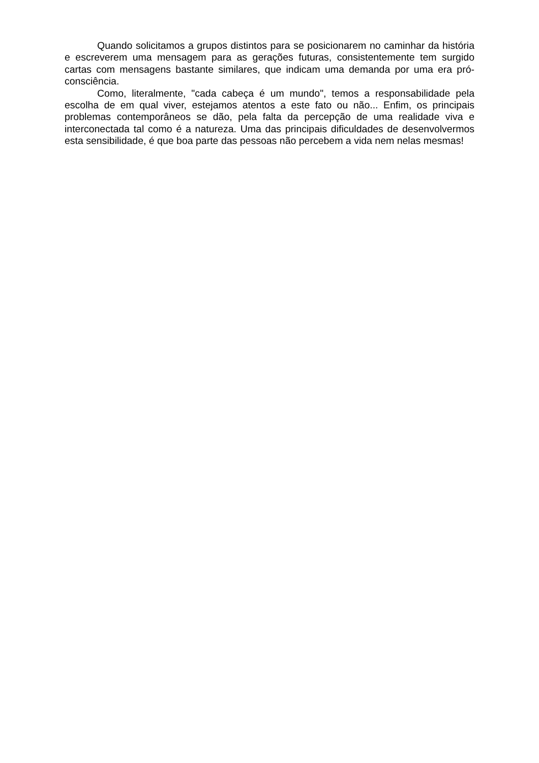Quando solicitamos a grupos distintos para se posicionarem no caminhar da história e escreverem uma mensagem para as gerações futuras, consistentemente tem surgido cartas com mensagens bastante similares, que indicam uma demanda por uma era pró- consciência.
Como, literalmente, "cada cabeça é um mundo", temos a responsabilidade pela escolha de em qual viver, estejamos atentos a este fato ou não... Enfim, os principais problemas contemporâneos se dão, pela falta da percepção de uma realidade viva e interconectada tal como é a natureza. Uma das principais dificuldades de desenvolvermos esta sensibilidade, é que boa parte das pessoas não percebem a vida nem nelas mesmas!